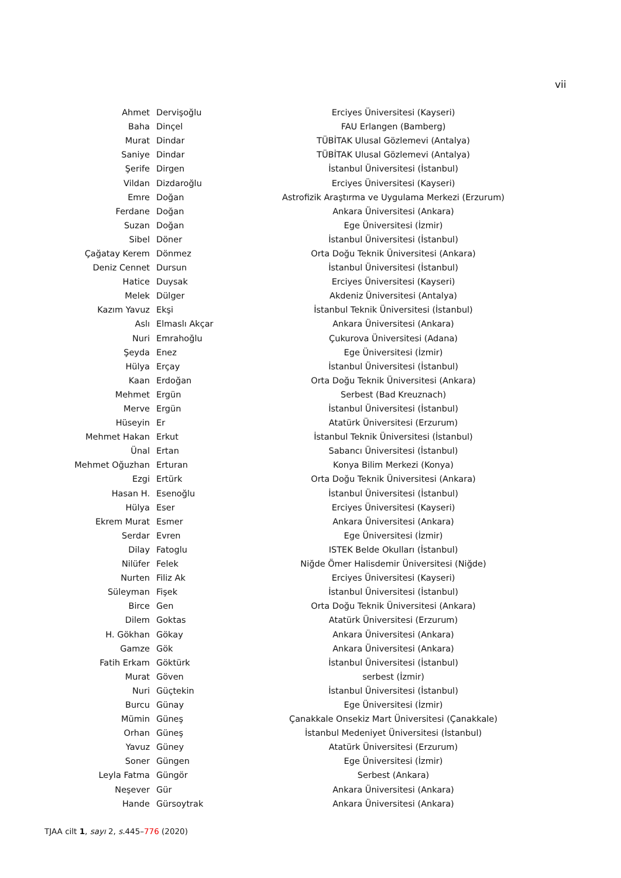vii
| Ahmet | Dervişoğlu | Erciyes Üniversitesi (Kayseri) |
| Baha | Dinçel | FAU Erlangen (Bamberg) |
| Murat | Dindar | TÜBİTAK Ulusal Gözlemevi (Antalya) |
| Saniye | Dindar | TÜBİTAK Ulusal Gözlemevi (Antalya) |
| Şerife | Dirgen | İstanbul Üniversitesi (İstanbul) |
| Vildan | Dizdaroğlu | Erciyes Üniversitesi (Kayseri) |
| Emre | Doğan | Astrofizik Araştırma ve Uygulama Merkezi (Erzurum) |
| Ferdane | Doğan | Ankara Üniversitesi (Ankara) |
| Suzan | Doğan | Ege Üniversitesi (İzmir) |
| Sibel | Döner | İstanbul Üniversitesi (İstanbul) |
| Çağatay Kerem | Dönmez | Orta Doğu Teknik Üniversitesi (Ankara) |
| Deniz Cennet | Dursun | İstanbul Üniversitesi (İstanbul) |
| Hatice | Duysak | Erciyes Üniversitesi (Kayseri) |
| Melek | Dülger | Akdeniz Üniversitesi (Antalya) |
| Kazım Yavuz | Ekşi | İstanbul Teknik Üniversitesi (İstanbul) |
| Aslı | Elmaslı Akçar | Ankara Üniversitesi (Ankara) |
| Nuri | Emrahoğlu | Çukurova Üniversitesi (Adana) |
| Şeyda | Enez | Ege Üniversitesi (İzmir) |
| Hülya | Erçay | İstanbul Üniversitesi (İstanbul) |
| Kaan | Erdoğan | Orta Doğu Teknik Üniversitesi (Ankara) |
| Mehmet | Ergün | Serbest (Bad Kreuznach) |
| Merve | Ergün | İstanbul Üniversitesi (İstanbul) |
| Hüseyin | Er | Atatürk Üniversitesi (Erzurum) |
| Mehmet Hakan | Erkut | İstanbul Teknik Üniversitesi (İstanbul) |
| Ünal | Ertan | Sabancı Üniversitesi (İstanbul) |
| Mehmet Oğuzhan | Erturan | Konya Bilim Merkezi (Konya) |
| Ezgi | Ertürk | Orta Doğu Teknik Üniversitesi (Ankara) |
| Hasan H. | Esenoğlu | İstanbul Üniversitesi (İstanbul) |
| Hülya | Eser | Erciyes Üniversitesi (Kayseri) |
| Ekrem Murat | Esmer | Ankara Üniversitesi (Ankara) |
| Serdar | Evren | Ege Üniversitesi (İzmir) |
| Dilay | Fatoglu | ISTEK Belde Okulları (İstanbul) |
| Nilüfer | Felek | Niğde Ömer Halisdemir Üniversitesi (Niğde) |
| Nurten | Filiz Ak | Erciyes Üniversitesi (Kayseri) |
| Süleyman | Fişek | İstanbul Üniversitesi (İstanbul) |
| Birce | Gen | Orta Doğu Teknik Üniversitesi (Ankara) |
| Dilem | Goktas | Atatürk Üniversitesi (Erzurum) |
| H. Gökhan | Gökay | Ankara Üniversitesi (Ankara) |
| Gamze | Gök | Ankara Üniversitesi (Ankara) |
| Fatih Erkam | Göktürk | İstanbul Üniversitesi (İstanbul) |
| Murat | Göven | serbest (İzmir) |
| Nuri | Güçtekin | İstanbul Üniversitesi (İstanbul) |
| Burcu | Günay | Ege Üniversitesi (İzmir) |
| Mümin | Güneş | Çanakkale Onsekiz Mart Üniversitesi (Çanakkale) |
| Orhan | Güneş | İstanbul Medeniyet Üniversitesi (İstanbul) |
| Yavuz | Güney | Atatürk Üniversitesi (Erzurum) |
| Soner | Güngen | Ege Üniversitesi (İzmir) |
| Leyla Fatma | Güngör | Serbest (Ankara) |
| Neşever | Gür | Ankara Üniversitesi (Ankara) |
| Hande | Gürsoytrak | Ankara Üniversitesi (Ankara) |
TJAA cilt 1, sayı 2, s. 445–776 (2020)